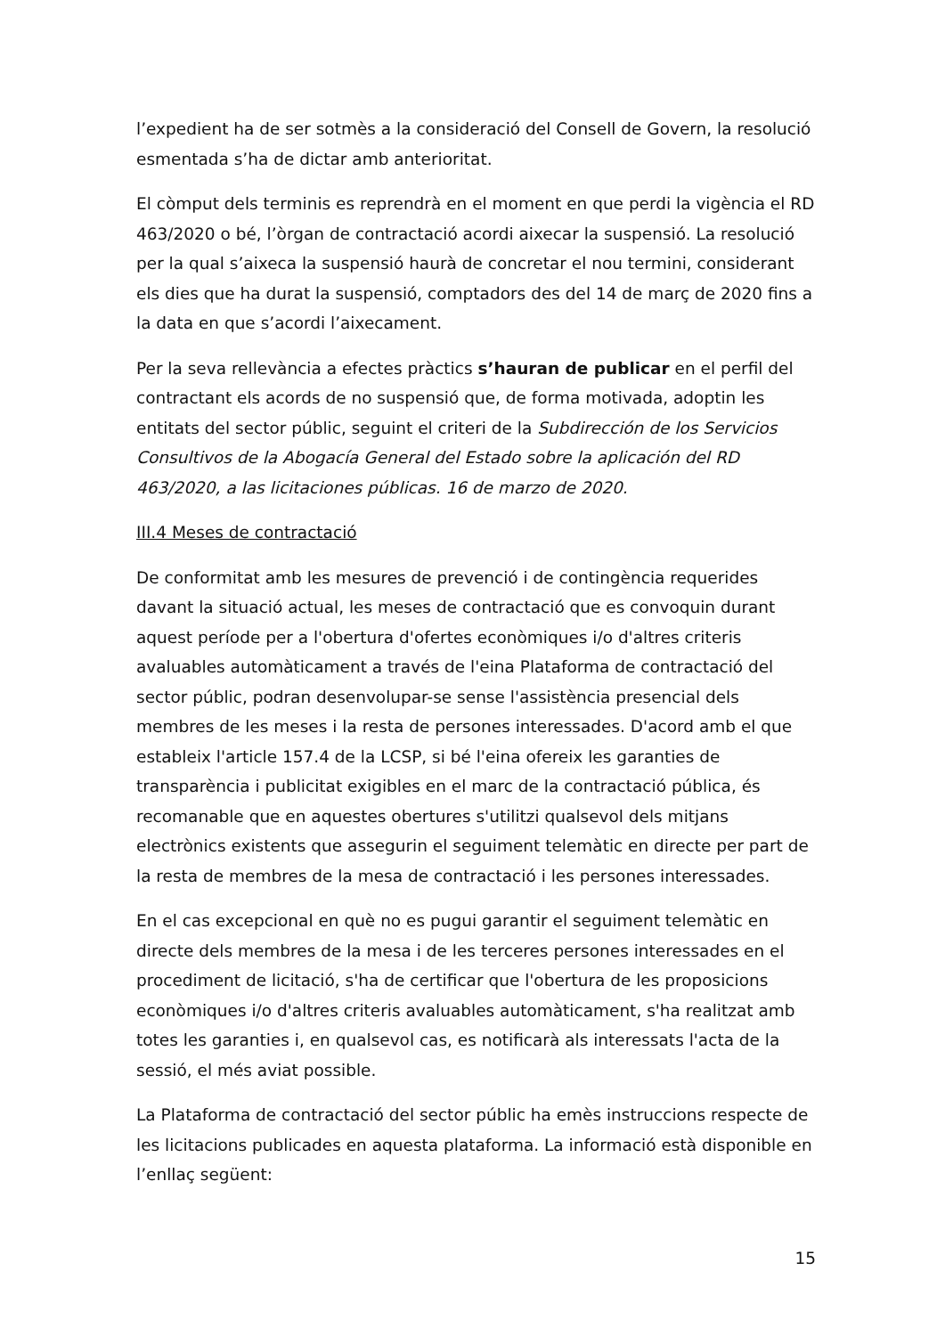l’expedient ha de ser sotmès a la consideració del Consell de Govern, la resolució esmentada s’ha de dictar amb anterioritat.
El còmput dels terminis es reprendrà en el moment en que perdi la vigència el RD 463/2020 o bé, l’òrgan de contractació acordi aixecar la suspensió. La resolució per la qual s’aixeca la suspensió haurà de concretar el nou termini, considerant els dies que ha durat la suspensió, comptadors des del 14 de març de 2020 fins a la data en que s’acordi l’aixecament.
Per la seva rellevància a efectes pràctics s’hauran de publicar en el perfil del contractant els acords de no suspensió que, de forma motivada, adoptin les entitats del sector públic, seguint el criteri de la Subdirección de los Servicios Consultivos de la Abogacía General del Estado sobre la aplicación del RD 463/2020, a las licitaciones públicas. 16 de marzo de 2020.
III.4 Meses de contractació
De conformitat amb les mesures de prevenció i de contingència requerides davant la situació actual, les meses de contractació que es convoquin durant aquest període per a l'obertura d'ofertes econòmiques i/o d'altres criteris avaluables automàticament a través de l'eina Plataforma de contractació del sector públic, podran desenvolupar-se sense l'assistència presencial dels membres de les meses i la resta de persones interessades. D'acord amb el que estableix l'article 157.4 de la LCSP, si bé l'eina ofereix les garanties de transparència i publicitat exigibles en el marc de la contractació pública, és recomanable que en aquestes obertures s'utilitzi qualsevol dels mitjans electrònics existents que assegurin el seguiment telemàtic en directe per part de la resta de membres de la mesa de contractació i les persones interessades.
En el cas excepcional en què no es pugui garantir el seguiment telemàtic en directe dels membres de la mesa i de les terceres persones interessades en el procediment de licitació, s'ha de certificar que l'obertura de les proposicions econòmiques i/o d'altres criteris avaluables automàticament, s'ha realitzat amb totes les garanties i, en qualsevol cas, es notificarà als interessats l'acta de la sessió, el més aviat possible.
La Plataforma de contractació del sector públic ha emès instruccions respecte de les licitacions publicades en aquesta plataforma. La informació està disponible en l’enllaç següent:
15